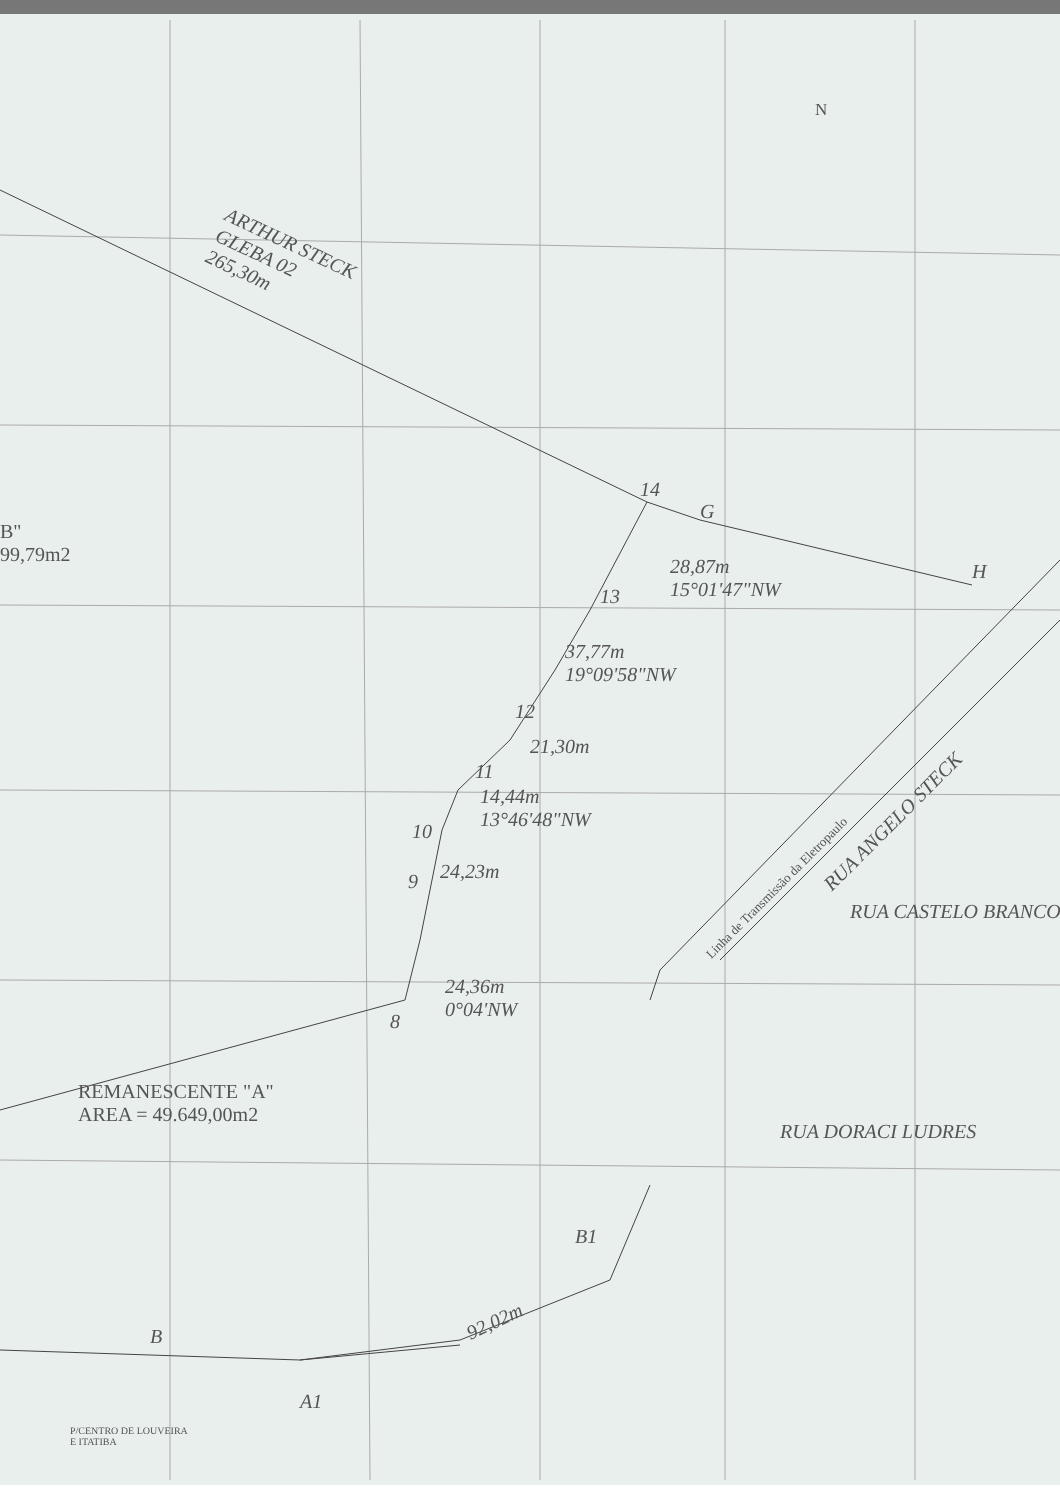N
ARTHUR STECK
GLEBA 02
265,30m
14
G
H
B"
99,79m2
28,87m
15°01'47"NW
13
37,77m
19°09'58"NW
12
21,30m
11
14,44m
13°46'48"NW
10
24,23m
9
24,36m
0°04'NW
8
Linha de Transmissão da Eletropaulo
RUA ANGELO STECK
RUA CASTELO BRANCO
RUA DORACI LUDRES
REMANESCENTE "A"
AREA = 49.649,00m2
B1
92,02m
B
A1
P/CENTRO DE LOUVEIRA
E ITATIBA